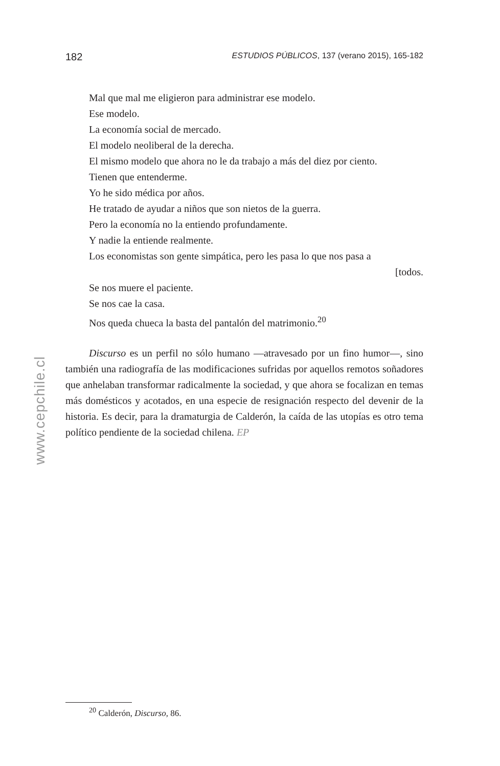182 ESTUDIOS PÚBLICOS, 137 (verano 2015), 165-182
Mal que mal me eligieron para administrar ese modelo.
Ese modelo.
La economía social de mercado.
El modelo neoliberal de la derecha.
El mismo modelo que ahora no le da trabajo a más del diez por ciento.
Tienen que entenderme.
Yo he sido médica por años.
He tratado de ayudar a niños que son nietos de la guerra.
Pero la economía no la entiendo profundamente.
Y nadie la entiende realmente.
Los economistas son gente simpática, pero les pasa lo que nos pasa a
[todos.
Se nos muere el paciente.
Se nos cae la casa.
Nos queda chueca la basta del pantalón del matrimonio.<sup>20</sup>
Discurso es un perfil no sólo humano —atravesado por un fino humor—, sino también una radiografía de las modificaciones sufridas por aquellos remotos soñadores que anhelaban transformar radicalmente la sociedad, y que ahora se focalizan en temas más domésticos y acotados, en una especie de resignación respecto del devenir de la historia. Es decir, para la dramaturgia de Calderón, la caída de las utopías es otro tema político pendiente de la sociedad chilena. EP
<sup>20</sup> Calderón, Discurso, 86.
www.cepchile.cl